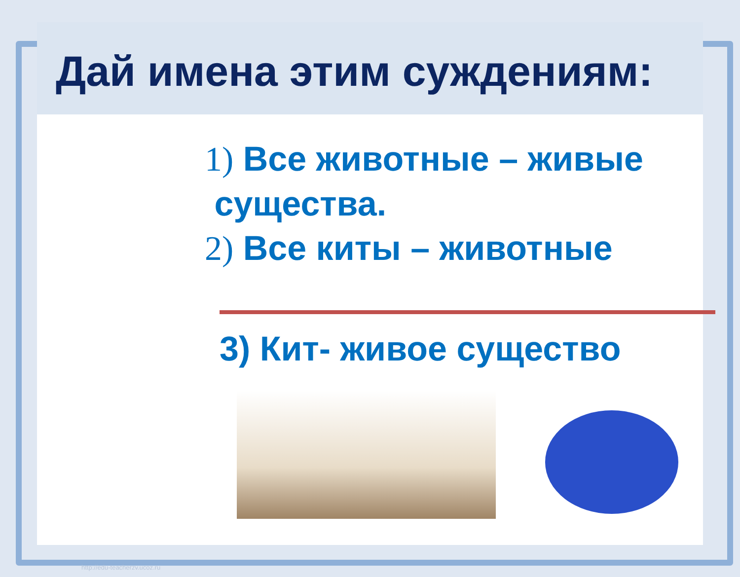Дай имена этим суждениям:
1) Все животные – живые
существа.
2) Все киты – животные
3) Кит- живое существо
http://edu-teacherzv.ucoz.ru